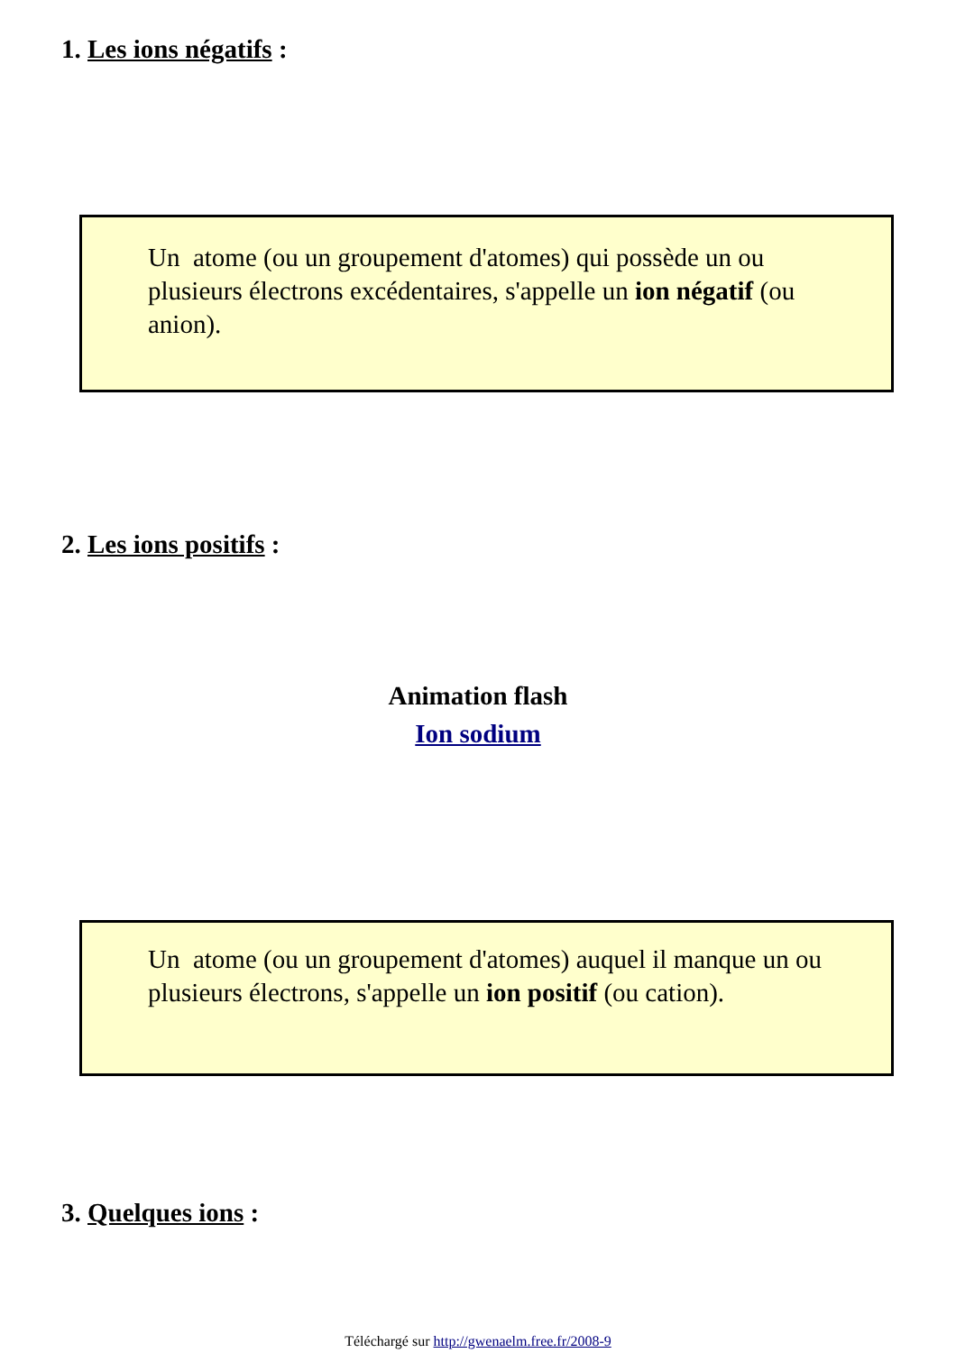1. Les ions négatifs :
Un atome (ou un groupement d'atomes) qui possède un ou plusieurs électrons excédentaires, s'appelle un ion négatif (ou anion).
2. Les ions positifs :
Animation flash
Ion sodium
Un atome (ou un groupement d'atomes) auquel il manque un ou plusieurs électrons, s'appelle un ion positif (ou cation).
3. Quelques ions :
Téléchargé sur http://gwenaelm.free.fr/2008-9